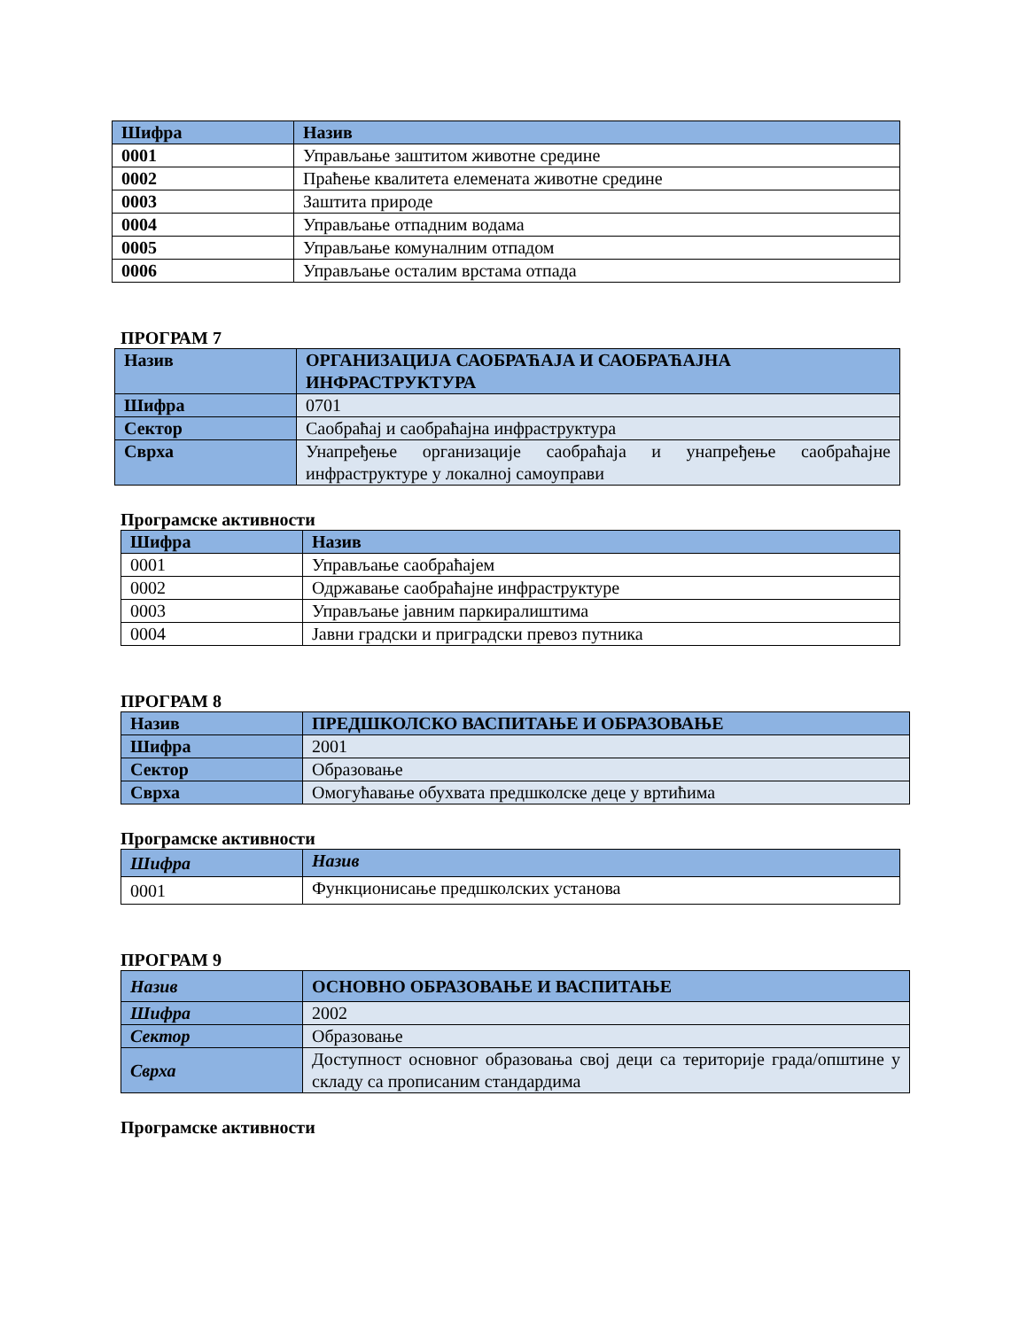| Шифра | Назив |
| --- | --- |
| 0001 | Управљање заштитом животне средине |
| 0002 | Праћење квалитета елемената животне средине |
| 0003 | Заштита природе |
| 0004 | Управљање отпадним водама |
| 0005 | Управљање комуналним отпадом |
| 0006 | Управљање осталим врстама отпада |
ПРОГРАМ 7
| Назив | ОРГАНИЗАЦИЈА САОБРАЋАЈА И САОБРАЋАЈНА ИНФРАСТРУКТУРА |
| Шифра | 0701 |
| Сектор | Саобраћај и саобраћајна инфраструктура |
| Сврха | Унапређење организације саобраћаја и унапређење саобраћајне инфраструктуре у локалној самоуправи |
Програмске активности
| Шифра | Назив |
| --- | --- |
| 0001 | Управљање саобраћајем |
| 0002 | Одржавање саобраћајне инфраструктуре |
| 0003 | Управљање јавним паркиралиштима |
| 0004 | Јавни градски и приградски превоз путника |
ПРОГРАМ 8
| Назив | ПРЕДШКОЛСКО ВАСПИТАЊЕ И ОБРАЗОВАЊЕ |
| Шифра | 2001 |
| Сектор | Образовање |
| Сврха | Омогућавање обухвата предшколске деце у вртићима |
Програмске активности
| Шифра | Назив |
| --- | --- |
| 0001 | Функционисање предшколских установа |
ПРОГРАМ 9
| Назив | ОСНОВНО ОБРАЗОВАЊЕ И ВАСПИТАЊЕ |
| Шифра | 2002 |
| Сектор | Образовање |
| Сврха | Доступност основног образовања свој деци са територије града/општине у складу са прописаним стандардима |
Програмске активности